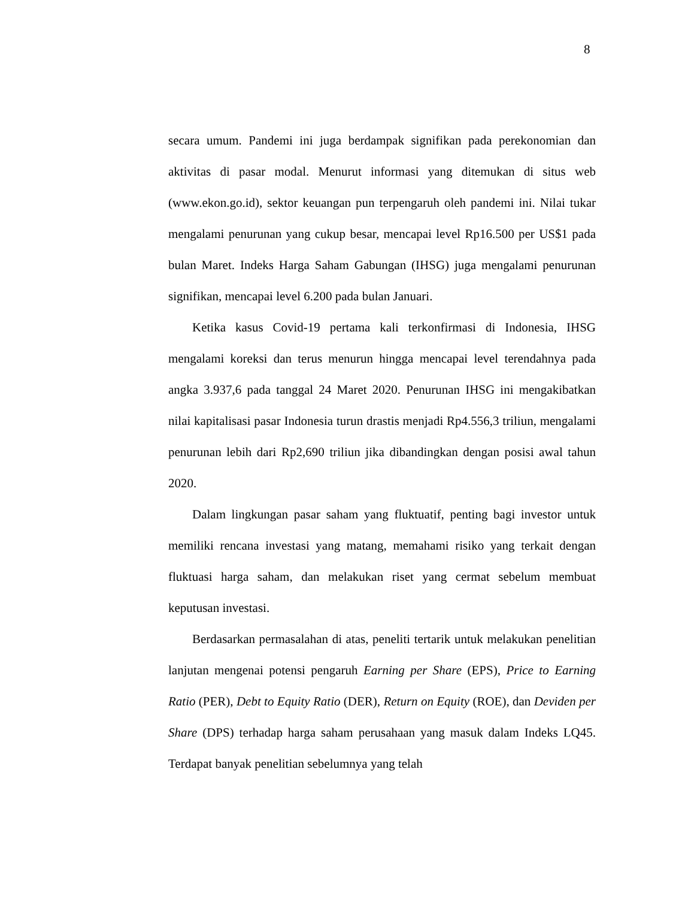8
secara umum. Pandemi ini juga berdampak signifikan pada perekonomian dan aktivitas di pasar modal. Menurut informasi yang ditemukan di situs web (www.ekon.go.id), sektor keuangan pun terpengaruh oleh pandemi ini. Nilai tukar mengalami penurunan yang cukup besar, mencapai level Rp16.500 per US$1 pada bulan Maret. Indeks Harga Saham Gabungan (IHSG) juga mengalami penurunan signifikan, mencapai level 6.200 pada bulan Januari.
Ketika kasus Covid-19 pertama kali terkonfirmasi di Indonesia, IHSG mengalami koreksi dan terus menurun hingga mencapai level terendahnya pada angka 3.937,6 pada tanggal 24 Maret 2020. Penurunan IHSG ini mengakibatkan nilai kapitalisasi pasar Indonesia turun drastis menjadi Rp4.556,3 triliun, mengalami penurunan lebih dari Rp2,690 triliun jika dibandingkan dengan posisi awal tahun 2020.
Dalam lingkungan pasar saham yang fluktuatif, penting bagi investor untuk memiliki rencana investasi yang matang, memahami risiko yang terkait dengan fluktuasi harga saham, dan melakukan riset yang cermat sebelum membuat keputusan investasi.
Berdasarkan permasalahan di atas, peneliti tertarik untuk melakukan penelitian lanjutan mengenai potensi pengaruh Earning per Share (EPS), Price to Earning Ratio (PER), Debt to Equity Ratio (DER), Return on Equity (ROE), dan Deviden per Share (DPS) terhadap harga saham perusahaan yang masuk dalam Indeks LQ45. Terdapat banyak penelitian sebelumnya yang telah